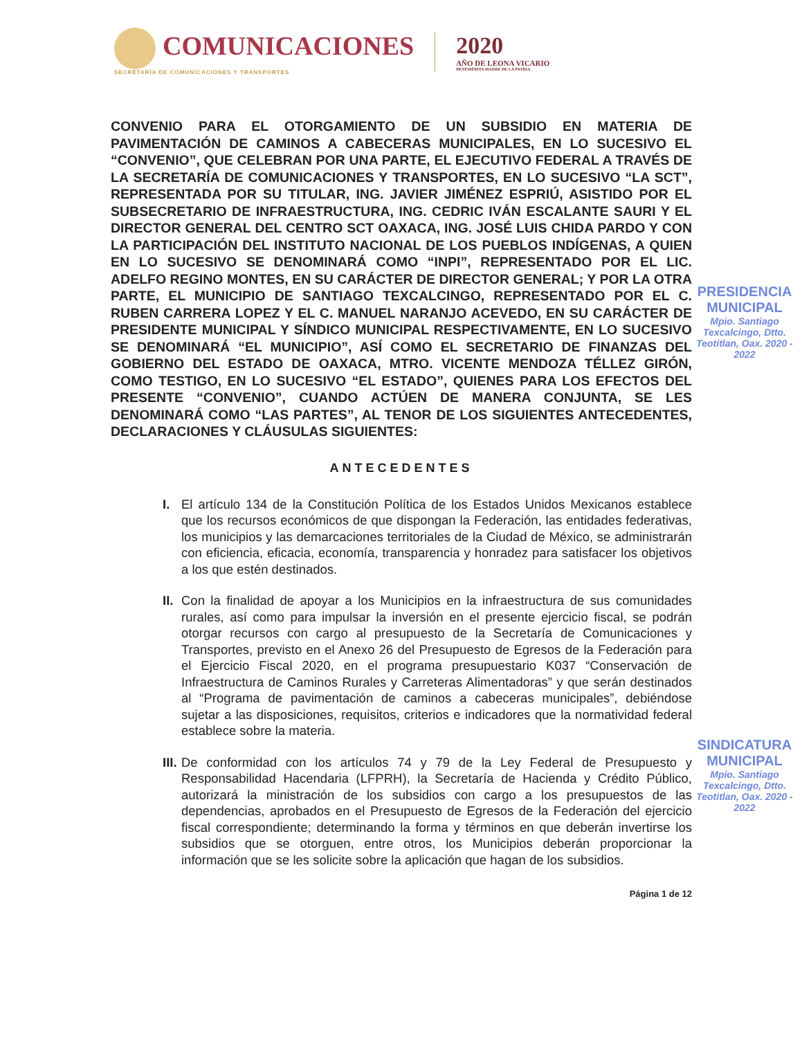COMUNICACIONES
SECRETARÍA DE COMUNICACIONES Y TRANSPORTES
2020
AÑO DE LEONA VICARIO
BENEMÉRITA MADRE DE LA PATRIA
CONVENIO PARA EL OTORGAMIENTO DE UN SUBSIDIO EN MATERIA DE PAVIMENTACIÓN DE CAMINOS A CABECERAS MUNICIPALES, EN LO SUCESIVO EL “CONVENIO”, QUE CELEBRAN POR UNA PARTE, EL EJECUTIVO FEDERAL A TRAVÉS DE LA SECRETARÍA DE COMUNICACIONES Y TRANSPORTES, EN LO SUCESIVO “LA SCT”, REPRESENTADA POR SU TITULAR, ING. JAVIER JIMÉNEZ ESPRIÚ, ASISTIDO POR EL SUBSECRETARIO DE INFRAESTRUCTURA, ING. CEDRIC IVÁN ESCALANTE SAURI Y EL DIRECTOR GENERAL DEL CENTRO SCT OAXACA, ING. JOSÉ LUIS CHIDA PARDO Y CON LA PARTICIPACIÓN DEL INSTITUTO NACIONAL DE LOS PUEBLOS INDÍGENAS, A QUIEN EN LO SUCESIVO SE DENOMINARÁ COMO “INPI”, REPRESENTADO POR EL LIC. ADELFO REGINO MONTES, EN SU CARÁCTER DE DIRECTOR GENERAL; Y POR LA OTRA PARTE, EL MUNICIPIO DE SANTIAGO TEXCALCINGO, REPRESENTADO POR EL C. RUBEN CARRERA LOPEZ Y EL C. MANUEL NARANJO ACEVEDO, EN SU CARÁCTER DE PRESIDENTE MUNICIPAL Y SÍNDICO MUNICIPAL RESPECTIVAMENTE, EN LO SUCESIVO SE DENOMINARÁ “EL MUNICIPIO”, ASÍ COMO EL SECRETARIO DE FINANZAS DEL GOBIERNO DEL ESTADO DE OAXACA, MTRO. VICENTE MENDOZA TÉLLEZ GIRÓN, COMO TESTIGO, EN LO SUCESIVO “EL ESTADO”, QUIENES PARA LOS EFECTOS DEL PRESENTE “CONVENIO”, CUANDO ACTÚEN DE MANERA CONJUNTA, SE LES DENOMINARÁ COMO “LAS PARTES”, AL TENOR DE LOS SIGUIENTES ANTECEDENTES, DECLARACIONES Y CLÁUSULAS SIGUIENTES:
ANTECEDENTES
I. El artículo 134 de la Constitución Política de los Estados Unidos Mexicanos establece que los recursos económicos de que dispongan la Federación, las entidades federativas, los municipios y las demarcaciones territoriales de la Ciudad de México, se administrarán con eficiencia, eficacia, economía, transparencia y honradez para satisfacer los objetivos a los que estén destinados.
II. Con la finalidad de apoyar a los Municipios en la infraestructura de sus comunidades rurales, así como para impulsar la inversión en el presente ejercicio fiscal, se podrán otorgar recursos con cargo al presupuesto de la Secretaría de Comunicaciones y Transportes, previsto en el Anexo 26 del Presupuesto de Egresos de la Federación para el Ejercicio Fiscal 2020, en el programa presupuestario K037 “Conservación de Infraestructura de Caminos Rurales y Carreteras Alimentadoras” y que serán destinados al “Programa de pavimentación de caminos a cabeceras municipales”, debiéndose sujetar a las disposiciones, requisitos, criterios e indicadores que la normatividad federal establece sobre la materia.
III. De conformidad con los artículos 74 y 79 de la Ley Federal de Presupuesto y Responsabilidad Hacendaria (LFPRH), la Secretaría de Hacienda y Crédito Público, autorizará la ministración de los subsidios con cargo a los presupuestos de las dependencias, aprobados en el Presupuesto de Egresos de la Federación del ejercicio fiscal correspondiente; determinando la forma y términos en que deberán invertirse los subsidios que se otorguen, entre otros, los Municipios deberán proporcionar la información que se les solicite sobre la aplicación que hagan de los subsidios.
Página 1 de 12
PRESIDENCIA
MUNICIPAL
Mpio. Santiago Texcalcingo, Dtto. Teotitlan, Oax. 2020 - 2022
SINDICATURA
MUNICIPAL
Mpio. Santiago Texcalcingo, Dtto. Teotitlan, Oax. 2020 - 2022